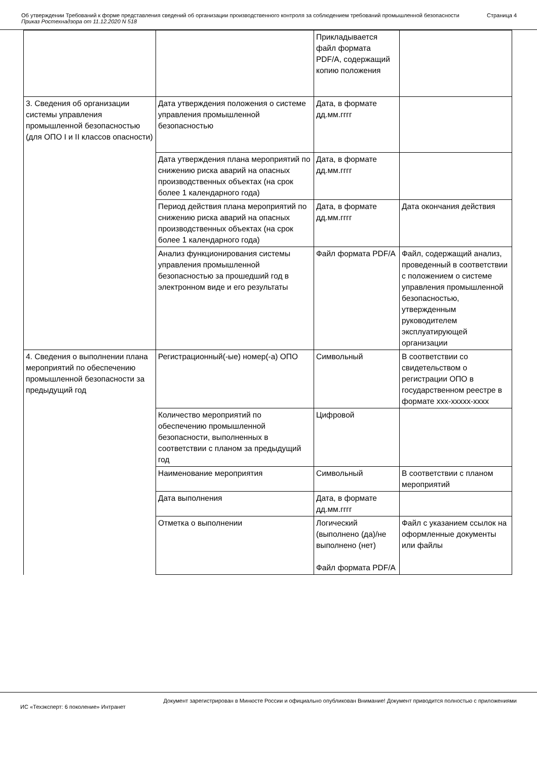Об утверждении Требований к форме представления сведений об организации производственного контроля за соблюдением требований промышленной безопасности
Приказ Ростехнадзора от 11.12.2020 N 518
Страница 4
| | | Прикладывается файл формата PDF/A, содержащий копию положения | |
| 3. Сведения об организации системы управления промышленной безопасностью (для ОПО I и II классов опасности) | Дата утверждения положения о системе управления промышленной безопасностью | Дата, в формате дд.мм.гггг | |
| | Дата утверждения плана мероприятий по снижению риска аварий на опасных производственных объектах (на срок более 1 календарного года) | Дата, в формате дд.мм.гггг | |
| | Период действия плана мероприятий по снижению риска аварий на опасных производственных объектах (на срок более 1 календарного года) | Дата, в формате дд.мм.гггг | Дата окончания действия |
| | Анализ функционирования системы управления промышленной безопасностью за прошедший год в электронном виде и его результаты | Файл формата PDF/A | Файл, содержащий анализ, проведенный в соответствии с положением о системе управления промышленной безопасностью, утвержденным руководителем эксплуатирующей организации |
| 4. Сведения о выполнении плана мероприятий по обеспечению промышленной безопасности за предыдущий год | Регистрационный(-ые) номер(-а) ОПО | Символьный | В соответствии со свидетельством о регистрации ОПО в государственном реестре в формате ххх-ххххх-хххх |
| | Количество мероприятий по обеспечению промышленной безопасности, выполненных в соответствии с планом за предыдущий год | Цифровой | |
| | Наименование мероприятия | Символьный | В соответствии с планом мероприятий |
| | Дата выполнения | Дата, в формате дд.мм.гггг | |
| | Отметка о выполнении | Логический (выполнено (да)/не выполнено (нет) Файл формата PDF/A | Файл с указанием ссылок на оформленные документы или файлы |
Документ зарегистрирован в Минюсте России и официально опубликован Внимание! Документ приводится полностью с приложениями
ИС «Техэксперт: 6 поколение» Интранет